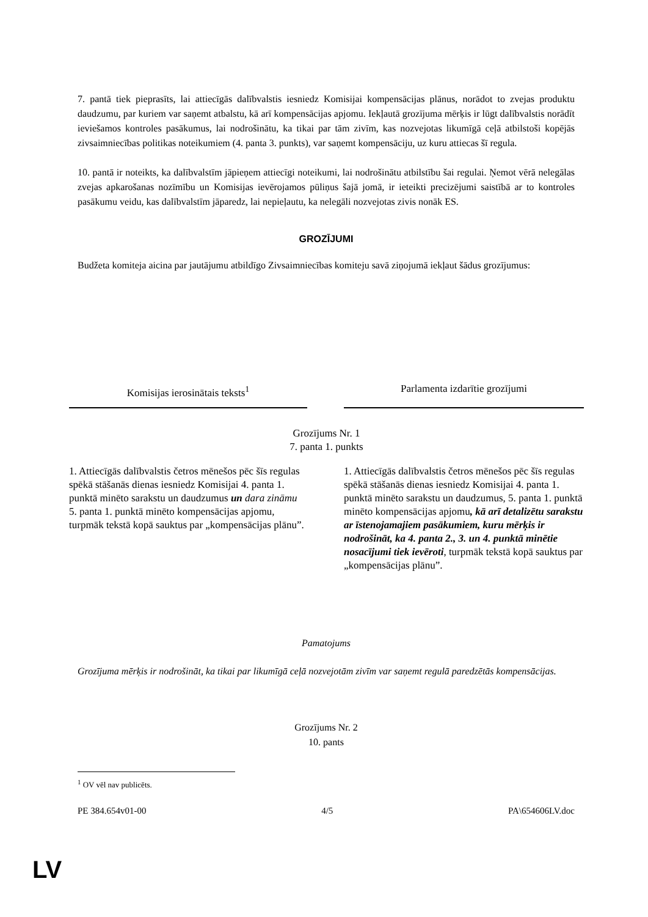7. pantā tiek pieprasīts, lai attiecīgās dalībvalstis iesniedz Komisijai kompensācijas plānus, norādot to zvejas produktu daudzumu, par kuriem var saņemt atbalstu, kā arī kompensācijas apjomu. Iekļautā grozījuma mērķis ir lūgt dalībvalstis norādīt ieviešamos kontroles pasākumus, lai nodrošinātu, ka tikai par tām zivīm, kas nozvejotas likumīgā ceļā atbilstoši kopējās zivsaimniecības politikas noteikumiem (4. panta 3. punkts), var saņemt kompensāciju, uz kuru attiecas šī regula.
10. pantā ir noteikts, ka dalībvalstīm jāpieņem attiecīgi noteikumi, lai nodrošinātu atbilstību šai regulai. Ņemot vērā nelegālas zvejas apkarošanas nozīmību un Komisijas ievērojamos pūliņus šajā jomā, ir ieteikti precizējumi saistībā ar to kontroles pasākumu veidu, kas dalībvalstīm jāparedz, lai nepieļautu, ka nelegāli nozvejotas zivis nonāk ES.
GROZĪJUMI
Budžeta komiteja aicina par jautājumu atbildīgo Zivsaimniecības komiteju savā ziņojumā iekļaut šādus grozījumus:
| Komisijas ierosinātais teksts<sup>1</sup> | | Parlamenta izdarītie grozījumi |
| Grozījums Nr. 1 7. panta 1. punkts | | |
| 1. Attiecīgās dalībvalstis četros mēnešos pēc šīs regulas spēkā stāšanās dienas iesniedz Komisijai 4. panta 1. punktā minēto sarakstu un daudzumus un dara zināmu 5. panta 1. punktā minēto kompensācijas apjomu, turpmāk tekstā kopā sauktus par „kompensācijas plānu”. | | 1. Attiecīgās dalībvalstis četros mēnešos pēc šīs regulas spēkā stāšanās dienas iesniedz Komisijai 4. panta 1. punktā minēto sarakstu un daudzumus, 5. panta 1. punktā minēto kompensācijas apjomu , kā arī detalizētu sarakstu ar īstenojamajiem pasākumiem, kuru mērķis ir nodrošināt, ka 4. panta 2., 3. un 4. punktā minētie nosacījumi tiek ievēroti , turpmāk tekstā kopā sauktus par „kompensācijas plānu”. |
Pamatojums
Grozījuma mērķis ir nodrošināt, ka tikai par likumīgā ceļā nozvejotām zivīm var saņemt regulā paredzētās kompensācijas.
Grozījums Nr. 2
10. pants
<sup>1</sup> OV vēl nav publicēts.
PE 384.654v01-00 4/5 PA\654606LV.doc
LV